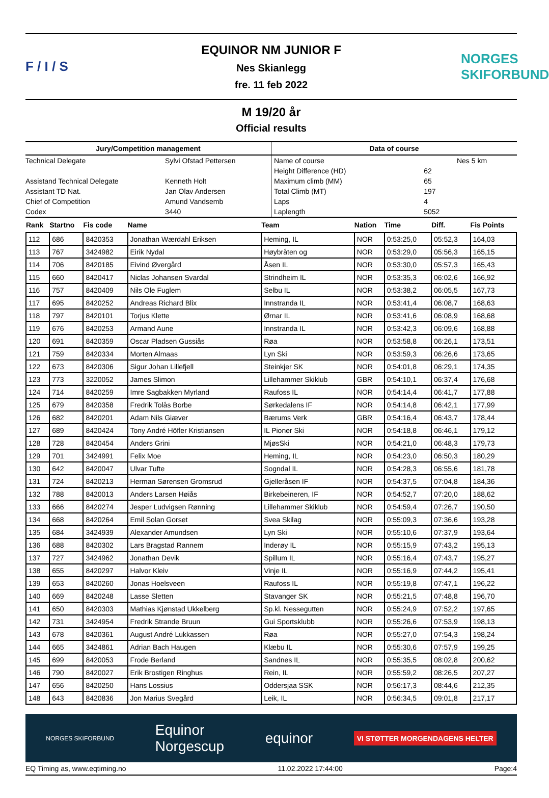F / I / S
EQUINOR NM JUNIOR F
Nes Skianlegg
fre. 11 feb 2022
NORGES SKIFORBUND
M 19/20 år
Official results
Jury/Competition management
| Technical Delegate | Sylvi Ofstad Pettersen |
| Assistand Technical Delegate | Kenneth Holt |
| Assistant TD Nat. | Jan Olav Andersen |
| Chief of Competition | Amund Vandsemb |
| Codex | 3440 |
Data of course
| Name of course | | Nes 5 km |
| Height Difference (HD) | 62 | |
| Maximum climb (MM) | 65 | |
| Total Climb (MT) | 197 | |
| Laps | 4 | |
| Laplength | 5052 | |
| Rank | Startno | Fis code | Name | Team | Nation | Time | Diff. | Fis Points |
| --- | --- | --- | --- | --- | --- | --- | --- | --- |
| 112 | 686 | 8420353 | Jonathan Wærdahl Eriksen | Heming, IL | NOR | 0:53:25,0 | 05:52,3 | 164,03 |
| 113 | 767 | 3424982 | Eirik Nydal | Høybråten og | NOR | 0:53:29,0 | 05:56,3 | 165,15 |
| 114 | 706 | 8420185 | Eivind Øvergård | Åsen IL | NOR | 0:53:30,0 | 05:57,3 | 165,43 |
| 115 | 660 | 8420417 | Niclas Johansen Svardal | Strindheim IL | NOR | 0:53:35,3 | 06:02,6 | 166,92 |
| 116 | 757 | 8420409 | Nils Ole Fuglem | Selbu IL | NOR | 0:53:38,2 | 06:05,5 | 167,73 |
| 117 | 695 | 8420252 | Andreas Richard Blix | Innstranda IL | NOR | 0:53:41,4 | 06:08,7 | 168,63 |
| 118 | 797 | 8420101 | Torjus Klette | Ørnar IL | NOR | 0:53:41,6 | 06:08,9 | 168,68 |
| 119 | 676 | 8420253 | Armand Aune | Innstranda IL | NOR | 0:53:42,3 | 06:09,6 | 168,88 |
| 120 | 691 | 8420359 | Oscar Pladsen Gussiås | Røa | NOR | 0:53:58,8 | 06:26,1 | 173,51 |
| 121 | 759 | 8420334 | Morten Almaas | Lyn Ski | NOR | 0:53:59,3 | 06:26,6 | 173,65 |
| 122 | 673 | 8420306 | Sigur Johan Lillefjell | Steinkjer SK | NOR | 0:54:01,8 | 06:29,1 | 174,35 |
| 123 | 773 | 3220052 | James Slimon | Lillehammer Skiklub | GBR | 0:54:10,1 | 06:37,4 | 176,68 |
| 124 | 714 | 8420259 | Imre Sagbakken Myrland | Raufoss IL | NOR | 0:54:14,4 | 06:41,7 | 177,88 |
| 125 | 679 | 8420358 | Fredrik Tolås Borbe | Sørkedalens IF | NOR | 0:54:14,8 | 06:42,1 | 177,99 |
| 126 | 682 | 8420201 | Adam Nils Giæver | Bærums Verk | GBR | 0:54:16,4 | 06:43,7 | 178,44 |
| 127 | 689 | 8420424 | Tony André Höfler Kristiansen | IL Pioner Ski | NOR | 0:54:18,8 | 06:46,1 | 179,12 |
| 128 | 728 | 8420454 | Anders Grini | MjøsSki | NOR | 0:54:21,0 | 06:48,3 | 179,73 |
| 129 | 701 | 3424991 | Felix Moe | Heming, IL | NOR | 0:54:23,0 | 06:50,3 | 180,29 |
| 130 | 642 | 8420047 | Ulvar Tufte | Sogndal IL | NOR | 0:54:28,3 | 06:55,6 | 181,78 |
| 131 | 724 | 8420213 | Herman Sørensen Gromsrud | Gjelleråsen IF | NOR | 0:54:37,5 | 07:04,8 | 184,36 |
| 132 | 788 | 8420013 | Anders Larsen Høiås | Birkebeineren, IF | NOR | 0:54:52,7 | 07:20,0 | 188,62 |
| 133 | 666 | 8420274 | Jesper Ludvigsen Rønning | Lillehammer Skiklub | NOR | 0:54:59,4 | 07:26,7 | 190,50 |
| 134 | 668 | 8420264 | Emil Solan Gorset | Svea Skilag | NOR | 0:55:09,3 | 07:36,6 | 193,28 |
| 135 | 684 | 3424939 | Alexander Amundsen | Lyn Ski | NOR | 0:55:10,6 | 07:37,9 | 193,64 |
| 136 | 688 | 8420302 | Lars Bragstad Rannem | Inderøy IL | NOR | 0:55:15,9 | 07:43,2 | 195,13 |
| 137 | 727 | 3424962 | Jonathan Devik | Spillum IL | NOR | 0:55:16,4 | 07:43,7 | 195,27 |
| 138 | 655 | 8420297 | Halvor Kleiv | Vinje IL | NOR | 0:55:16,9 | 07:44,2 | 195,41 |
| 139 | 653 | 8420260 | Jonas Hoelsveen | Raufoss IL | NOR | 0:55:19,8 | 07:47,1 | 196,22 |
| 140 | 669 | 8420248 | Lasse Sletten | Stavanger SK | NOR | 0:55:21,5 | 07:48,8 | 196,70 |
| 141 | 650 | 8420303 | Mathias Kjønstad Ukkelberg | Sp.kl. Nessegutten | NOR | 0:55:24,9 | 07:52,2 | 197,65 |
| 142 | 731 | 3424954 | Fredrik Strande Bruun | Gui Sportsklubb | NOR | 0:55:26,6 | 07:53,9 | 198,13 |
| 143 | 678 | 8420361 | August André Lukkassen | Røa | NOR | 0:55:27,0 | 07:54,3 | 198,24 |
| 144 | 665 | 3424861 | Adrian Bach Haugen | Klæbu IL | NOR | 0:55:30,6 | 07:57,9 | 199,25 |
| 145 | 699 | 8420053 | Frode Berland | Sandnes IL | NOR | 0:55:35,5 | 08:02,8 | 200,62 |
| 146 | 790 | 8420027 | Erik Brostigen Ringhus | Rein, IL | NOR | 0:55:59,2 | 08:26,5 | 207,27 |
| 147 | 656 | 8420250 | Hans Lossius | Oddersjaa SSK | NOR | 0:56:17,3 | 08:44,6 | 212,35 |
| 148 | 643 | 8420836 | Jon Marius Svegård | Leik, IL | NOR | 0:56:34,5 | 09:01,8 | 217,17 |
NORGES SKIFORBUND Equinor
Norgescup equinor VI STØTTER MORGENDAGENS HELTER
EQ Timing as, www.eqtiming.no 11.02.2022 17:44:00 Page:4